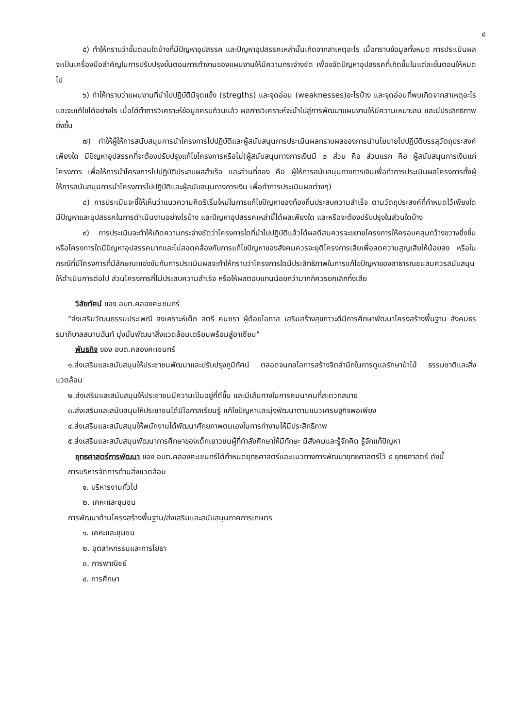๘
๕) ทำให้ทราบว่าขั้นตอนใดบ้างที่มีปัญหาอุปสรรค และปัญหาอุปสรรคเหล่านั้นเกิดจากสาเหตุอะไร เมื่อทราบข้อมูลทั้งหมด การประเมินผลจะเป็นเครื่องมือสำคัญในการปรับปรุงขั้นตอนการทำงานของแผนงานให้มีความกระจ่างชัด เพื่อขจัดปัญหาอุปสรรคที่เกิดขึ้นในแต่ละขั้นตอนให้หมดไป
๖) ทำให้ทราบว่าแผนงานที่นำไปปฏิบัติมีจุดแข็ง (stregths) และจุดอ่อน (weaknesses)อะไรบ้าง และจุดอ่อนที่พบเกิดจากสาเหตุอะไรและจะแก้ไขได้อย่างไร เมื่อได้ทำการวิเคราะห์ข้อมูลครบถ้วนแล้ว ผลการวิเคราะห์จะนำไปสู่การพัฒนาแผนงานให้มีความเหมาะสม และมีประสิทธิภาพยิ่งขึ้น
๗) ทำให้ผู้ให้การสนับสนุนการนำโครงการไปปฏิบัติและผู้สนับสนุนการประเมินผลทราบผลของการนำนโยบายไปปฏิบัติบรรลุวัตถุประสงค์เพียงใด มีปัญหาอุปสรรคที่จะต้องปรับปรุงแก้ไขโครงการหรือไม่(ผู้สนับสนุนทางการเงินมี ๒ ส่วน คือ ส่วนแรก คือ ผู้สนับสนุนการเงินแก่โครงการ เพื่อให้การนำโครงการไปปฏิบัติประสบผลสำเร็จ และส่วนที่สอง คือ ผู้ให้การสนับสนุนทางการเงินเพื่อทำการประเมินผลโครงการทั้งผู้ให้การสนับสนุนการนำโครงการไปปฏิบัติและผู้สนับสนุนทางการเงิน เพื่อทำการประเมินผลต่างๆ)
๘) การประเมินจะชี้ให้เห็นว่าแนวความคิดริเริ่มใหม่ในการแก้ไขปัญหาของท้องถิ่นประสบความสำเร็จ ตามวัตถุประสงค์ที่กำหนดไว้เพียงใด มีปัญหาและอุปสรรคในการดำเนินงานอย่างไรบ้าง และปัญหาอุปสรรคเหล่านี้ได้ผลเพียงใด และหรือจะต้องปรับปรุงในส่วนใดบ้าง
๙) การประเมินจะทำให้เกิดความกระจ่างชัดว่าโครงการใดที่นำไปปฏิบัติแล้วได้ผลดีสมควรจะขยายโครงการให้ครอบคลุมกว้างขวางยิ่งขึ้นหรือโครงการใดมีปัญหาอุปสรรคมากและไม่สอดคล้องกับการแก้ไขปัญหาของสังคมควรจะยุติโครงการเสียเพื่อลดความสูญเสียให้น้อยลง หรือในกรณีที่มีโครงการที่มีลักษณะแข่งขันกันการประเมินผลจะทำให้ทราบว่าโครงการใดมีประสิทธิภาพในการแก้ไขปัญหาของสาธารณชนสมควรสนับสนุนให้ดำเนินการต่อไป ส่วนโครงการที่ไม่ประสบความสำเร็จ หรือให้ผลตอบแทนน้อยกว่ามากก็ควรยกเลิกทิ้งเสีย
วิสัยทัศน์ ของ อบต.คลองคะเชนทร์
"ส่งเสริมวัฒนธรรมประเพณี สงเคราะห์เด็ก สตรี คนชรา ผู้ด้อยโอกาส เสริมสร้างสุขภาวะดีมีการศึกษาพัฒนาโครงสร้างพื้นฐาน สังคมธรรมาภิบาลสมานฉันท์ มุ่งมั่นพัฒนาสิ่งแวดล้อมเตรียมพร้อมสู่อาเซียน"
พันธกิจ ของ อบต.คลองคะเชนทร์
๑.ส่งเสริมและสนับสนุนให้ประชาชนพัฒนาและปรับปรุงภูมิทัศน์ ตลอดจนกลไลการสร้างจิตสำนึกในการดูแลรักษาป่าไม้ ธรรมชาติและสิ่งแวดล้อม
๒.ส่งเสริมและสนับสนุนให้ประชาชนมีความเป็นอยู่ที่ดีขึ้น และมีเส้นทางในการคมนาคมที่สะดวกสบาย
๓.ส่งเสริมและสนับสนุนให้ประชาชนได้มีโอกาสเรียนรู้ แก้ไขปัญหาและมุ่งพัฒนาตามแนวเศรษฐกิจพอเพียง
๔.ส่งเสริมและสนับสนุนให้พนักงานได้พัฒนาศักยภาพตนเองในการทำงานให้มีประสิทธิภาพ
๕.ส่งเสริมและสนับสนุนพัฒนาการศึกษาของเด็กเยาวชนผู้ที่กำลังศึกษาให้มีทักษะ มีสังคมและรู้จักคิด รู้จักแก้ปัญหา
ยุทธศาสตร์การพัฒนา ของ อบต.คลองคะเชนทร์ได้กำหนดยุทธศาสตร์และแนวทางการพัฒนายุทธศาสตร์ไว้ ๕ ยุทธศาสตร์ ดังนี้
การบริหารจัดการด้านสิ่งแวดล้อม
๑. บริหารงานทั่วไป
๒. เคหะและชุมชน
การพัฒนาด้านโครงสร้างพื้นฐาน/ส่งเสริมและสนับสนุนภาคการเกษตร
๑. เคหะและชุมชน
๒. อุตสาหกรรมและการโยธา
๓. การพาณิชย์
๔. การศึกษา